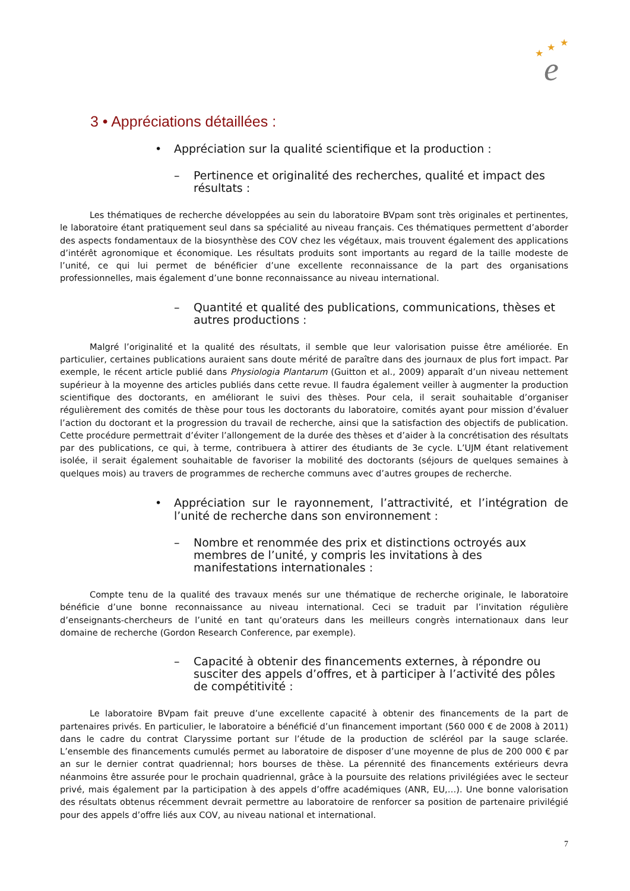★
★
★
e
3 • Appréciations détaillées :
• Appréciation sur la qualité scientifique et la production :
– Pertinence et originalité des recherches, qualité et impact des résultats :
Les thématiques de recherche développées au sein du laboratoire BVpam sont très originales et pertinentes, le laboratoire étant pratiquement seul dans sa spécialité au niveau français. Ces thématiques permettent d’aborder des aspects fondamentaux de la biosynthèse des COV chez les végétaux, mais trouvent également des applications d’intérêt agronomique et économique. Les résultats produits sont importants au regard de la taille modeste de l’unité, ce qui lui permet de bénéficier d’une excellente reconnaissance de la part des organisations professionnelles, mais également d’une bonne reconnaissance au niveau international.
– Quantité et qualité des publications, communications, thèses et autres productions :
Malgré l’originalité et la qualité des résultats, il semble que leur valorisation puisse être améliorée. En particulier, certaines publications auraient sans doute mérité de paraître dans des journaux de plus fort impact. Par exemple, le récent article publié dans Physiologia Plantarum (Guitton et al., 2009) apparaît d’un niveau nettement supérieur à la moyenne des articles publiés dans cette revue. Il faudra également veiller à augmenter la production scientifique des doctorants, en améliorant le suivi des thèses. Pour cela, il serait souhaitable d’organiser régulièrement des comités de thèse pour tous les doctorants du laboratoire, comités ayant pour mission d’évaluer l’action du doctorant et la progression du travail de recherche, ainsi que la satisfaction des objectifs de publication. Cette procédure permettrait d’éviter l’allongement de la durée des thèses et d’aider à la concrétisation des résultats par des publications, ce qui, à terme, contribuera à attirer des étudiants de 3e cycle. L’UJM étant relativement isolée, il serait également souhaitable de favoriser la mobilité des doctorants (séjours de quelques semaines à quelques mois) au travers de programmes de recherche communs avec d’autres groupes de recherche.
• Appréciation sur le rayonnement, l’attractivité, et l’intégration de l’unité de recherche dans son environnement :
– Nombre et renommée des prix et distinctions octroyés aux membres de l’unité, y compris les invitations à des manifestations internationales :
Compte tenu de la qualité des travaux menés sur une thématique de recherche originale, le laboratoire bénéficie d’une bonne reconnaissance au niveau international. Ceci se traduit par l’invitation régulière d’enseignants-chercheurs de l’unité en tant qu’orateurs dans les meilleurs congrès internationaux dans leur domaine de recherche (Gordon Research Conference, par exemple).
– Capacité à obtenir des financements externes, à répondre ou susciter des appels d’offres, et à participer à l’activité des pôles de compétitivité :
Le laboratoire BVpam fait preuve d’une excellente capacité à obtenir des financements de la part de partenaires privés. En particulier, le laboratoire a bénéficié d’un financement important (560 000 € de 2008 à 2011) dans le cadre du contrat Claryssime portant sur l’étude de la production de scléréol par la sauge sclarée. L’ensemble des financements cumulés permet au laboratoire de disposer d’une moyenne de plus de 200 000 € par an sur le dernier contrat quadriennal; hors bourses de thèse. La pérennité des financements extérieurs devra néanmoins être assurée pour le prochain quadriennal, grâce à la poursuite des relations privilégiées avec le secteur privé, mais également par la participation à des appels d’offre académiques (ANR, EU,…). Une bonne valorisation des résultats obtenus récemment devrait permettre au laboratoire de renforcer sa position de partenaire privilégié pour des appels d’offre liés aux COV, au niveau national et international.
7